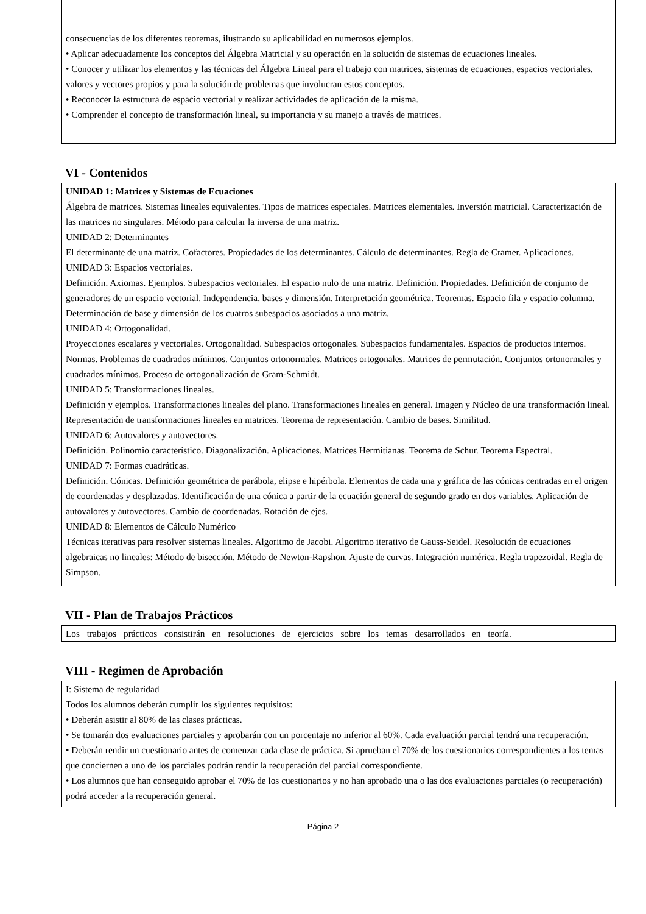consecuencias de los diferentes teoremas, ilustrando su aplicabilidad en numerosos ejemplos.
• Aplicar adecuadamente los conceptos del Álgebra Matricial y su operación en la solución de sistemas de ecuaciones lineales.
• Conocer y utilizar los elementos y las técnicas del Álgebra Lineal para el trabajo con matrices, sistemas de ecuaciones, espacios vectoriales, valores y vectores propios y para la solución de problemas que involucran estos conceptos.
• Reconocer la estructura de espacio vectorial y realizar actividades de aplicación de la misma.
• Comprender el concepto de transformación lineal, su importancia y su manejo a través de matrices.
VI - Contenidos
UNIDAD 1: Matrices y Sistemas de Ecuaciones
Álgebra de matrices. Sistemas lineales equivalentes. Tipos de matrices especiales. Matrices elementales. Inversión matricial. Caracterización de las matrices no singulares. Método para calcular la inversa de una matriz.
UNIDAD 2: Determinantes
El determinante de una matriz. Cofactores. Propiedades de los determinantes. Cálculo de determinantes. Regla de Cramer. Aplicaciones.
UNIDAD 3: Espacios vectoriales.
Definición. Axiomas. Ejemplos. Subespacios vectoriales. El espacio nulo de una matriz. Definición. Propiedades. Definición de conjunto de generadores de un espacio vectorial. Independencia, bases y dimensión. Interpretación geométrica. Teoremas. Espacio fila y espacio columna. Determinación de base y dimensión de los cuatros subespacios asociados a una matriz.
UNIDAD 4: Ortogonalidad.
Proyecciones escalares y vectoriales. Ortogonalidad. Subespacios ortogonales. Subespacios fundamentales. Espacios de productos internos. Normas. Problemas de cuadrados mínimos. Conjuntos ortonormales. Matrices ortogonales. Matrices de permutación. Conjuntos ortonormales y cuadrados mínimos. Proceso de ortogonalización de Gram-Schmidt.
UNIDAD 5: Transformaciones lineales.
Definición y ejemplos. Transformaciones lineales del plano. Transformaciones lineales en general. Imagen y Núcleo de una transformación lineal. Representación de transformaciones lineales en matrices. Teorema de representación. Cambio de bases. Similitud.
UNIDAD 6: Autovalores y autovectores.
Definición. Polinomio característico. Diagonalización. Aplicaciones. Matrices Hermitianas. Teorema de Schur. Teorema Espectral.
UNIDAD 7: Formas cuadráticas.
Definición. Cónicas. Definición geométrica de parábola, elipse e hipérbola. Elementos de cada una y gráfica de las cónicas centradas en el origen de coordenadas y desplazadas. Identificación de una cónica a partir de la ecuación general de segundo grado en dos variables. Aplicación de autovalores y autovectores. Cambio de coordenadas. Rotación de ejes.
UNIDAD 8: Elementos de Cálculo Numérico
Técnicas iterativas para resolver sistemas lineales. Algoritmo de Jacobi. Algoritmo iterativo de Gauss-Seidel. Resolución de ecuaciones algebraicas no lineales: Método de bisección. Método de Newton-Rapshon. Ajuste de curvas. Integración numérica. Regla trapezoidal. Regla de Simpson.
VII - Plan de Trabajos Prácticos
Los trabajos prácticos consistirán en resoluciones de ejercicios sobre los temas desarrollados en teoría.
VIII - Regimen de Aprobación
I: Sistema de regularidad
Todos los alumnos deberán cumplir los siguientes requisitos:
• Deberán asistir al 80% de las clases prácticas.
• Se tomarán dos evaluaciones parciales y aprobarán con un porcentaje no inferior al 60%. Cada evaluación parcial tendrá una recuperación.
• Deberán rendir un cuestionario antes de comenzar cada clase de práctica. Si aprueban el 70% de los cuestionarios correspondientes a los temas que conciernen a uno de los parciales podrán rendir la recuperación del parcial correspondiente.
• Los alumnos que han conseguido aprobar el 70% de los cuestionarios y no han aprobado una o las dos evaluaciones parciales (o recuperación) podrá acceder a la recuperación general.
Página 2